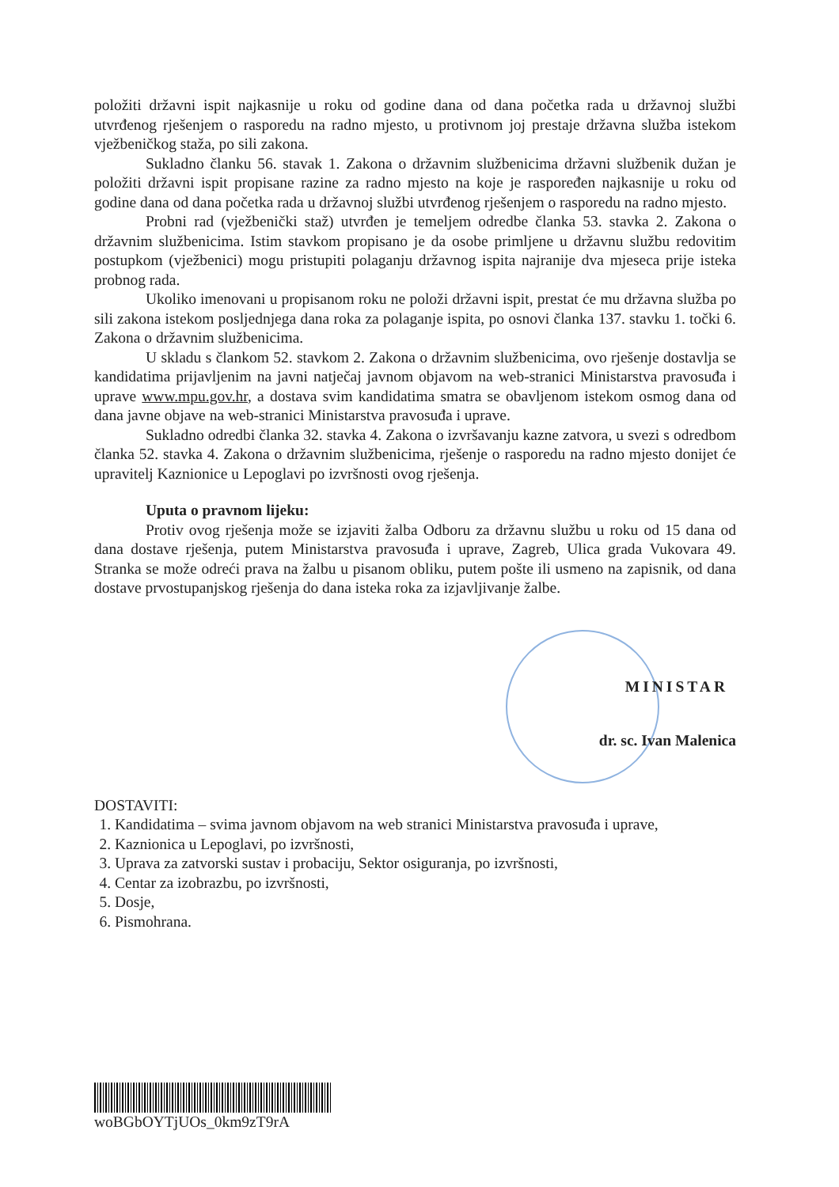položiti državni ispit najkasnije u roku od godine dana od dana početka rada u državnoj službi utvrđenog rješenjem o rasporedu na radno mjesto, u protivnom joj prestaje državna služba istekom vježbeničkog staža, po sili zakona.
Sukladno članku 56. stavak 1. Zakona o državnim službenicima državni službenik dužan je položiti državni ispit propisane razine za radno mjesto na koje je raspoređen najkasnije u roku od godine dana od dana početka rada u državnoj službi utvrđenog rješenjem o rasporedu na radno mjesto.
Probni rad (vježbenički staž) utvrđen je temeljem odredbe članka 53. stavka 2. Zakona o državnim službenicima. Istim stavkom propisano je da osobe primljene u državnu službu redovitim postupkom (vježbenici) mogu pristupiti polaganju državnog ispita najranije dva mjeseca prije isteka probnog rada.
Ukoliko imenovani u propisanom roku ne položi državni ispit, prestat će mu državna služba po sili zakona istekom posljednjega dana roka za polaganje ispita, po osnovi članka 137. stavku 1. točki 6. Zakona o državnim službenicima.
U skladu s člankom 52. stavkom 2. Zakona o državnim službenicima, ovo rješenje dostavlja se kandidatima prijavljenim na javni natječaj javnom objavom na web-stranici Ministarstva pravosuđa i uprave www.mpu.gov.hr, a dostava svim kandidatima smatra se obavljenom istekom osmog dana od dana javne objave na web-stranici Ministarstva pravosuđa i uprave.
Sukladno odredbi članka 32. stavka 4. Zakona o izvršavanju kazne zatvora, u svezi s odredbom članka 52. stavka 4. Zakona o državnim službenicima, rješenje o rasporedu na radno mjesto donijet će upravitelj Kaznionice u Lepoglavi po izvršnosti ovog rješenja.
Uputa o pravnom lijeku:
Protiv ovog rješenja može se izjaviti žalba Odboru za državnu službu u roku od 15 dana od dana dostave rješenja, putem Ministarstva pravosuđa i uprave, Zagreb, Ulica grada Vukovara 49. Stranka se može odreći prava na žalbu u pisanom obliku, putem pošte ili usmeno na zapisnik, od dana dostave prvostupanjskog rješenja do dana isteka roka za izjavljivanje žalbe.
MINISTAR
dr. sc. Ivan Malenica
DOSTAVITI:
1. Kandidatima – svima javnom objavom na web stranici Ministarstva pravosuđa i uprave,
2. Kaznionica u Lepoglavi, po izvršnosti,
3. Uprava za zatvorski sustav i probaciju, Sektor osiguranja, po izvršnosti,
4. Centar za izobrazbu, po izvršnosti,
5. Dosje,
6. Pismohrana.
woBGbOYTjUOs_0km9zT9rA